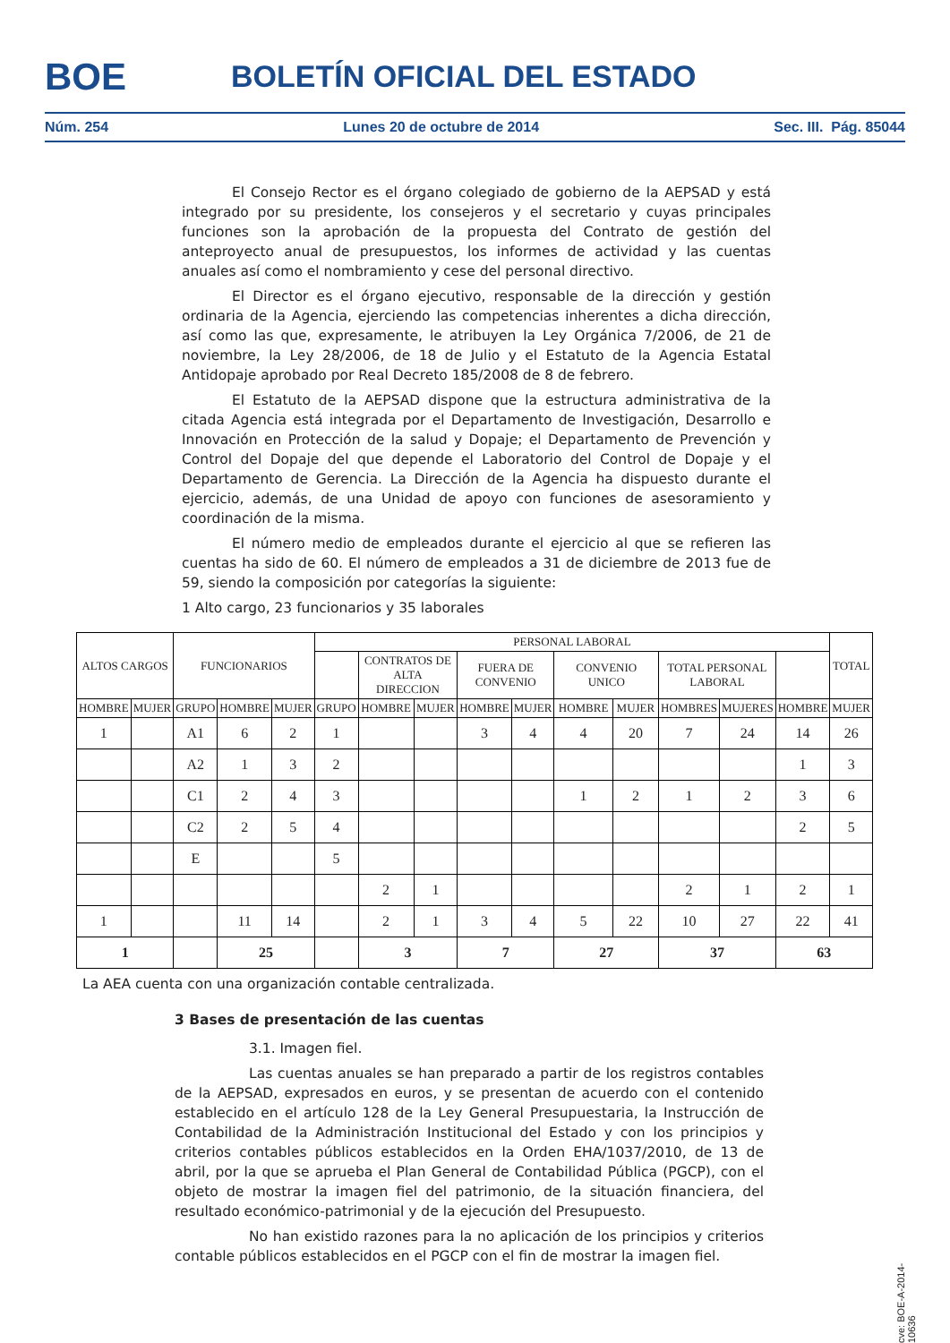BOE BOLETÍN OFICIAL DEL ESTADO
Núm. 254 Lunes 20 de octubre de 2014 Sec. III. Pág. 85044
El Consejo Rector es el órgano colegiado de gobierno de la AEPSAD y está integrado por su presidente, los consejeros y el secretario y cuyas principales funciones son la aprobación de la propuesta del Contrato de gestión del anteproyecto anual de presupuestos, los informes de actividad y las cuentas anuales así como el nombramiento y cese del personal directivo.
El Director es el órgano ejecutivo, responsable de la dirección y gestión ordinaria de la Agencia, ejerciendo las competencias inherentes a dicha dirección, así como las que, expresamente, le atribuyen la Ley Orgánica 7/2006, de 21 de noviembre, la Ley 28/2006, de 18 de Julio y el Estatuto de la Agencia Estatal Antidopaje aprobado por Real Decreto 185/2008 de 8 de febrero.
El Estatuto de la AEPSAD dispone que la estructura administrativa de la citada Agencia está integrada por el Departamento de Investigación, Desarrollo e Innovación en Protección de la salud y Dopaje; el Departamento de Prevención y Control del Dopaje del que depende el Laboratorio del Control de Dopaje y el Departamento de Gerencia. La Dirección de la Agencia ha dispuesto durante el ejercicio, además, de una Unidad de apoyo con funciones de asesoramiento y coordinación de la misma.
El número medio de empleados durante el ejercicio al que se refieren las cuentas ha sido de 60. El número de empleados a 31 de diciembre de 2013 fue de 59, siendo la composición por categorías la siguiente:
1 Alto cargo, 23 funcionarios y 35 laborales
| ALTOS CARGOS | | FUNCIONARIOS | | | PERSONAL LABORAL | | | | | | | | | | TOTAL |
| --- | --- | --- | --- | --- | --- | --- | --- | --- | --- | --- | --- | --- | --- | --- | --- |
| | | | | | | CONTRATOS DE ALTA DIRECCION | | FUERA DE CONVENIO | | CONVENIO UNICO | | TOTAL PERSONAL LABORAL | | | |
| HOMBRE | MUJER | GRUPO | HOMBRE | MUJER | GRUPO | HOMBRE | MUJER | HOMBRE | MUJER | HOMBRE | MUJER | HOMBRES | MUJERES | HOMBRE | MUJER |
| 1 | | A1 | 6 | 2 | 1 | | | 3 | 4 | 4 | 20 | 7 | 24 | 14 | 26 |
| | | A2 | 1 | 3 | 2 | | | | | | | | | 1 | 3 |
| | | C1 | 2 | 4 | 3 | | | | | 1 | 2 | 1 | 2 | 3 | 6 |
| | | C2 | 2 | 5 | 4 | | | | | | | | | 2 | 5 |
| | | E | | | 5 | | | | | | | | | | |
| | | | | | | 2 | 1 | | | | | 2 | 1 | 2 | 1 |
| 1 | | | 11 | 14 | | 2 | 1 | 3 | 4 | 5 | 22 | 10 | 27 | 22 | 41 |
| 1 | | | 25 | | | 3 | | 7 | | 27 | | 37 | | 63 | |
La AEA cuenta con una organización contable centralizada.
3 Bases de presentación de las cuentas
3.1. Imagen fiel.
Las cuentas anuales se han preparado a partir de los registros contables de la AEPSAD, expresados en euros, y se presentan de acuerdo con el contenido establecido en el artículo 128 de la Ley General Presupuestaria, la Instrucción de Contabilidad de la Administración Institucional del Estado y con los principios y criterios contables públicos establecidos en la Orden EHA/1037/2010, de 13 de abril, por la que se aprueba el Plan General de Contabilidad Pública (PGCP), con el objeto de mostrar la imagen fiel del patrimonio, de la situación financiera, del resultado económico-patrimonial y de la ejecución del Presupuesto.
No han existido razones para la no aplicación de los principios y criterios contable públicos establecidos en el PGCP con el fin de mostrar la imagen fiel.
cve: BOE-A-2014-10636